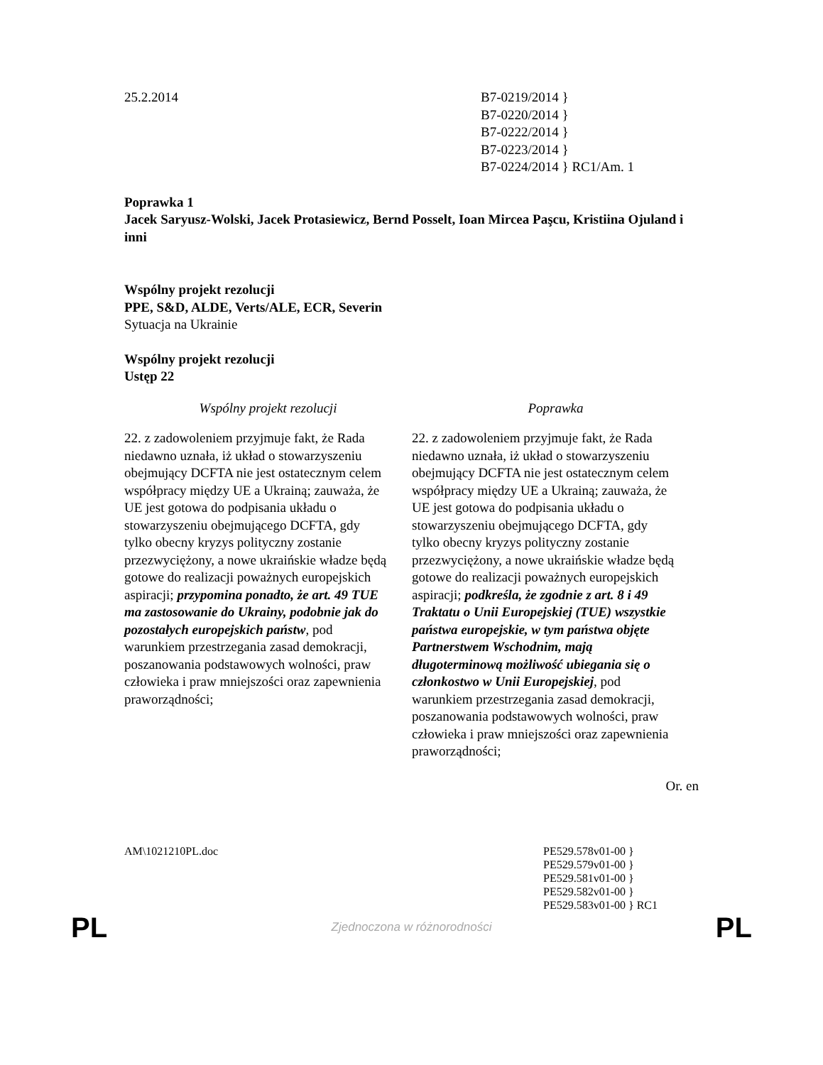25.2.2014 B7-0219/2014 }
B7-0220/2014 }
B7-0222/2014 }
B7-0223/2014 }
B7-0224/2014 } RC1/Am. 1
Poprawka 1
Jacek Saryusz-Wolski, Jacek Protasiewicz, Bernd Posselt, Ioan Mircea Paşcu, Kristiina Ojuland i inni
Wspólny projekt rezolucji
PPE, S&D, ALDE, Verts/ALE, ECR, Severin
Sytuacja na Ukrainie
Wspólny projekt rezolucji
Ustęp 22
| Wspólny projekt rezolucji | Poprawka |
| --- | --- |
| 22. z zadowoleniem przyjmuje fakt, że Rada niedawno uznała, iż układ o stowarzyszeniu obejmujący DCFTA nie jest ostatecznym celem współpracy między UE a Ukrainą; zauważa, że UE jest gotowa do podpisania układu o stowarzyszeniu obejmującego DCFTA, gdy tylko obecny kryzys polityczny zostanie przezwyciężony, a nowe ukraińskie władze będą gotowe do realizacji poważnych europejskich aspiracji; przypomina ponadto, że art. 49 TUE ma zastosowanie do Ukrainy, podobnie jak do pozostałych europejskich państw , pod warunkiem przestrzegania zasad demokracji, poszanowania podstawowych wolności, praw człowieka i praw mniejszości oraz zapewnienia praworządności; | 22. z zadowoleniem przyjmuje fakt, że Rada niedawno uznała, iż układ o stowarzyszeniu obejmujący DCFTA nie jest ostatecznym celem współpracy między UE a Ukrainą; zauważa, że UE jest gotowa do podpisania układu o stowarzyszeniu obejmującego DCFTA, gdy tylko obecny kryzys polityczny zostanie przezwyciężony, a nowe ukraińskie władze będą gotowe do realizacji poważnych europejskich aspiracji; podkreśla, że zgodnie z art. 8 i 49 Traktatu o Unii Europejskiej (TUE) wszystkie państwa europejskie, w tym państwa objęte Partnerstwem Wschodnim, mają długoterminową możliwość ubiegania się o członkostwo w Unii Europejskiej , pod warunkiem przestrzegania zasad demokracji, poszanowania podstawowych wolności, praw człowieka i praw mniejszości oraz zapewnienia praworządności; |
Or. en
AM\1021210PL.doc PE529.578v01-00 }
PE529.579v01-00 }
PE529.581v01-00 }
PE529.582v01-00 }
PE529.583v01-00 } RC1
PL Zjednoczona w różnorodności PL